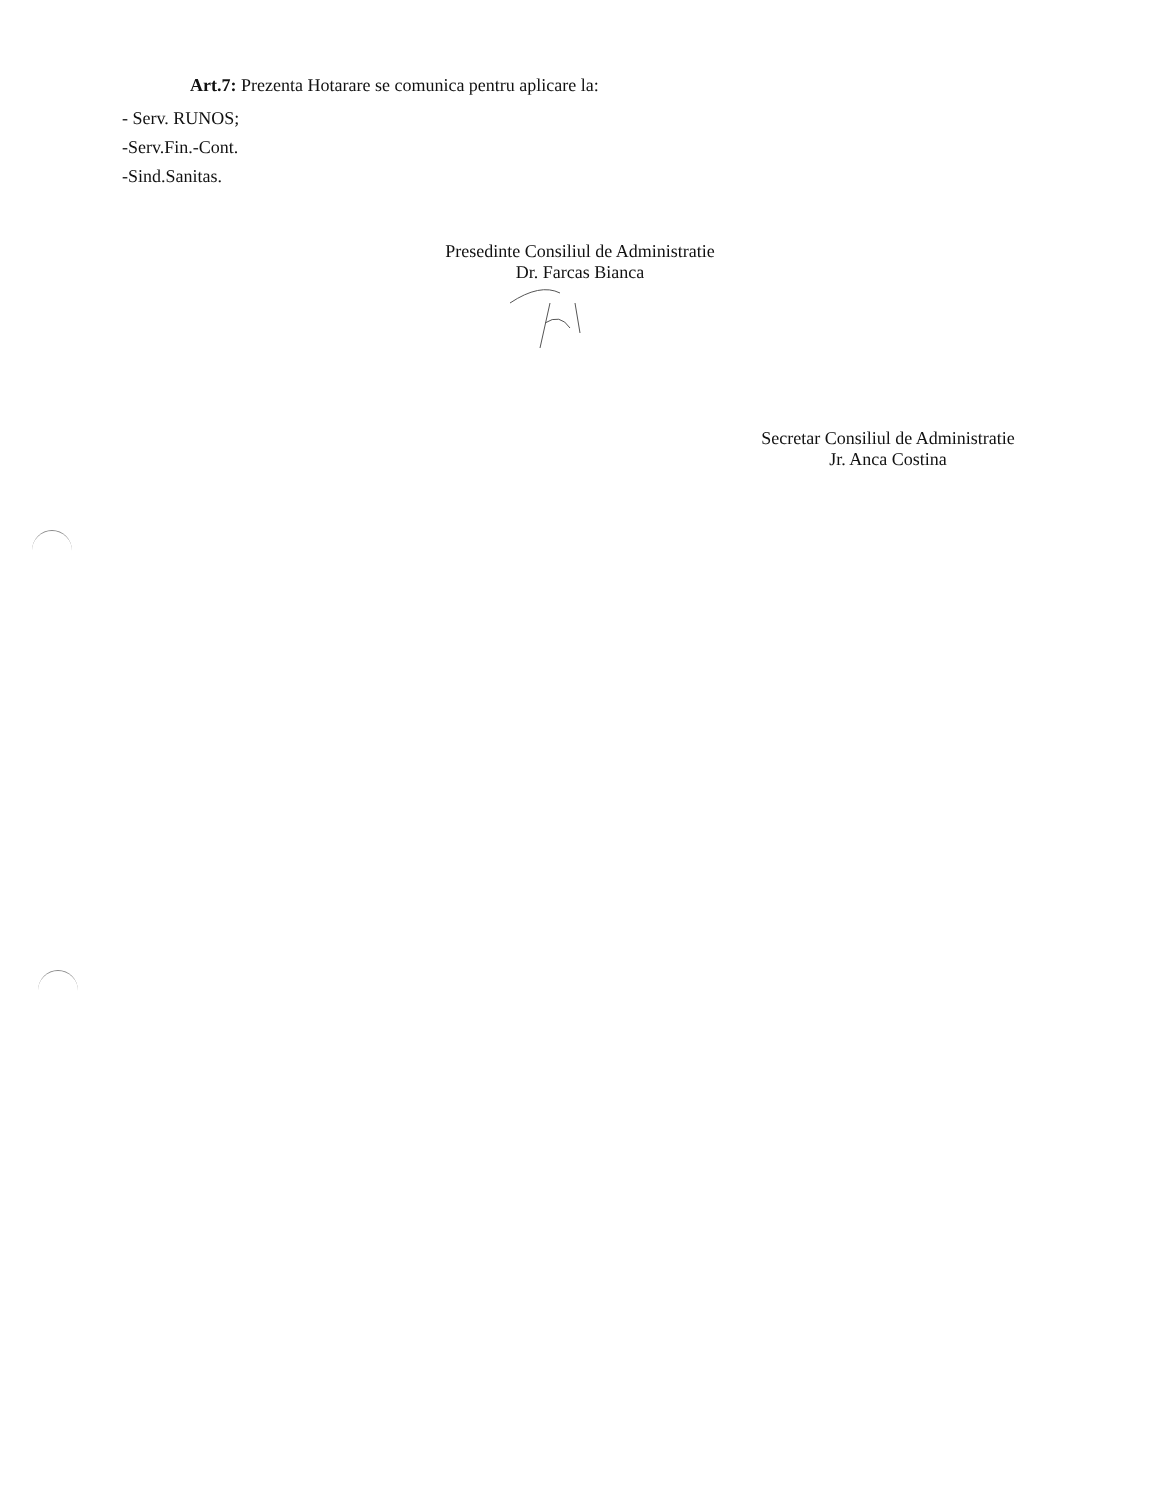Art.7: Prezenta Hotarare se comunica pentru aplicare la:
- Serv. RUNOS;
-Serv.Fin.-Cont.
-Sind.Sanitas.
Presedinte Consiliul de Administratie
Dr. Farcas Bianca
Secretar Consiliul de Administratie
Jr. Anca Costina